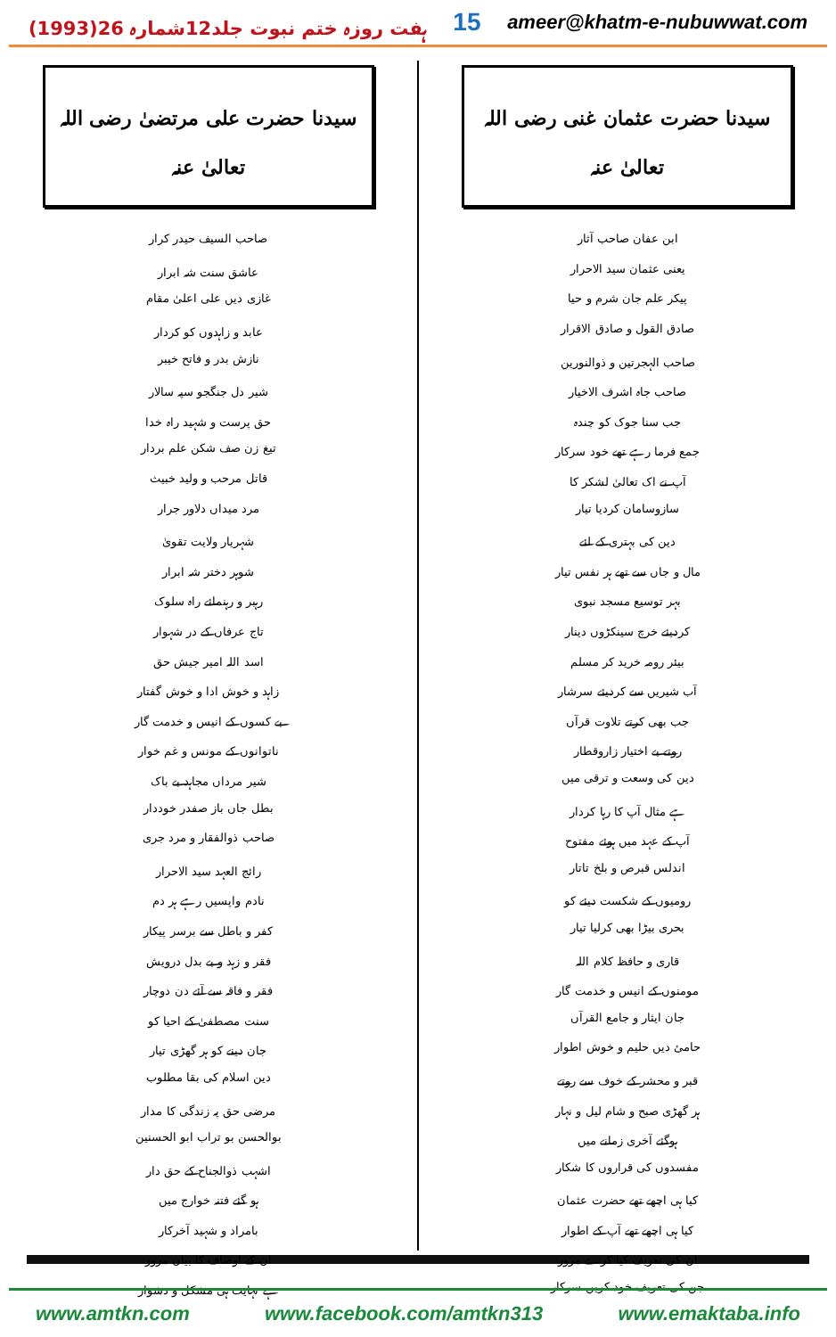ہفت روزہ ختم نبوت جلد12شمارہ 26(1993)
15
ameer@khatm-e-nubuwwat.com
سیدنا حضرت عثمان غنی رضی اللہ تعالیٰ عنہ
| ابن عفان صاحب آثار |
| یعنی عثمان سید الاحرار |
| پیکر علم جان شرم و حیا |
| صادق القول و صادق الاقرار |
| صاحب الہجرتین و ذوالنورین |
| صاحب جاہ اشرف الاخیار |
| جب سنا جوک کو چندہ |
| جمع فرما رہے تھے خود سرکار |
| آپ نے اک تعالیٰ لشکر کا |
| سازوسامان کردیا تیار |
| دین کی بہتری کے لئے |
| مال و جاں سے تھے ہر نفس تیار |
| بہر توسیع مسجد نبوی |
| کردیئے خرچ سینکڑوں دینار |
| بیئر رومہ خرید کر مسلم |
| آب شیریں سے کردیئے سرشار |
| جب بھی کرتے تلاوت قرآں |
| روتے بے اختیار زاروقطار |
| دین کی وسعت و ترقی میں |
| ہے مثال آپ کا رہا کردار |
| آپ کے عہد میں ہوئے مفتوح |
| اندلس قبرص و بلخ تاتار |
| رومیوں کے شکست دیئے کو |
| بحری بیڑا بھی کرلیا تیار |
| قاری و حافظ کلام اللہ |
| مومنوں کے انیس و خدمت گار |
| جان ایثار و جامع القرآں |
| حامئ دیں حلیم و خوش اطوار |
| قبر و محشر کے خوف سے روتے |
| ہر گھڑی صبح و شام لیل و نہار |
| ہوگئے آخری زمانے میں |
| مفسدوں کی قراروں کا شکار |
| کیا ہی اچھے تھے حضرت عثمان |
| کیا ہی اچھے تھے آپ کے اطوار |
| ان کی تعریف کیا کرے مرور |
| جن کی تعریف خود کریں سرکار |
سیدنا حضرت علی مرتضیٰ رضی اللہ تعالیٰ عنہ
| صاحب السیف حیدر کرار |
| عاشق سنت شہ ابرار |
| غازی دیں علی اعلیٰ مقام |
| عابد و زاہدوں کو کردار |
| نازش بدر و فاتح خیبر |
| شیر دل جنگجو سپہ سالار |
| حق پرست و شہید راہ خدا |
| تیغ زن صف شکن علم بردار |
| قاتل مرحب و ولید خبیث |
| مرد میداں دلاور جرار |
| شہریار ولایت تقویٰ |
| شوہر دختر شہ ابرار |
| رہبر و رہنمائے راہ سلوک |
| تاج عرفاں کے در شہوار |
| اسد اللہ امیر جیش حق |
| زاہد و خوش ادا و خوش گفتار |
| بے کسوں کے انیس و خدمت گار |
| ناتوانوں کے مونس و غم خوار |
| شیر مرداں مجاہد بے باک |
| بطل جاں باز صفدر خوددار |
| صاحب ذوالفقار و مرد جری |
| رائج العہد سید الاحرار |
| نادم واپسیں رہے ہر دم |
| کفر و باطل سے برسر پیکار |
| فقر و زہد و بے بدل درویش |
| فقر و فاقہ سے آئے دن دوچار |
| سنت مصطفیٰ کے احیا کو |
| جان دینے کو ہر گھڑی تیار |
| دین اسلام کی بقا مطلوب |
| مرضی حق پہ زندگی کا مدار |
| بوالحسن بو تراب ابو الحسنین |
| اشہب ذوالجناح کے حق دار |
| ہو گئے فتنہ خوارج میں |
| بامراد و شہید آخرکار |
| ان کے اوصاف کا بیاں مرور |
| ہے نہایت ہی مشکل و دشوار |
www.amtkn.com www.facebook.com/amtkn313 www.emaktaba.info